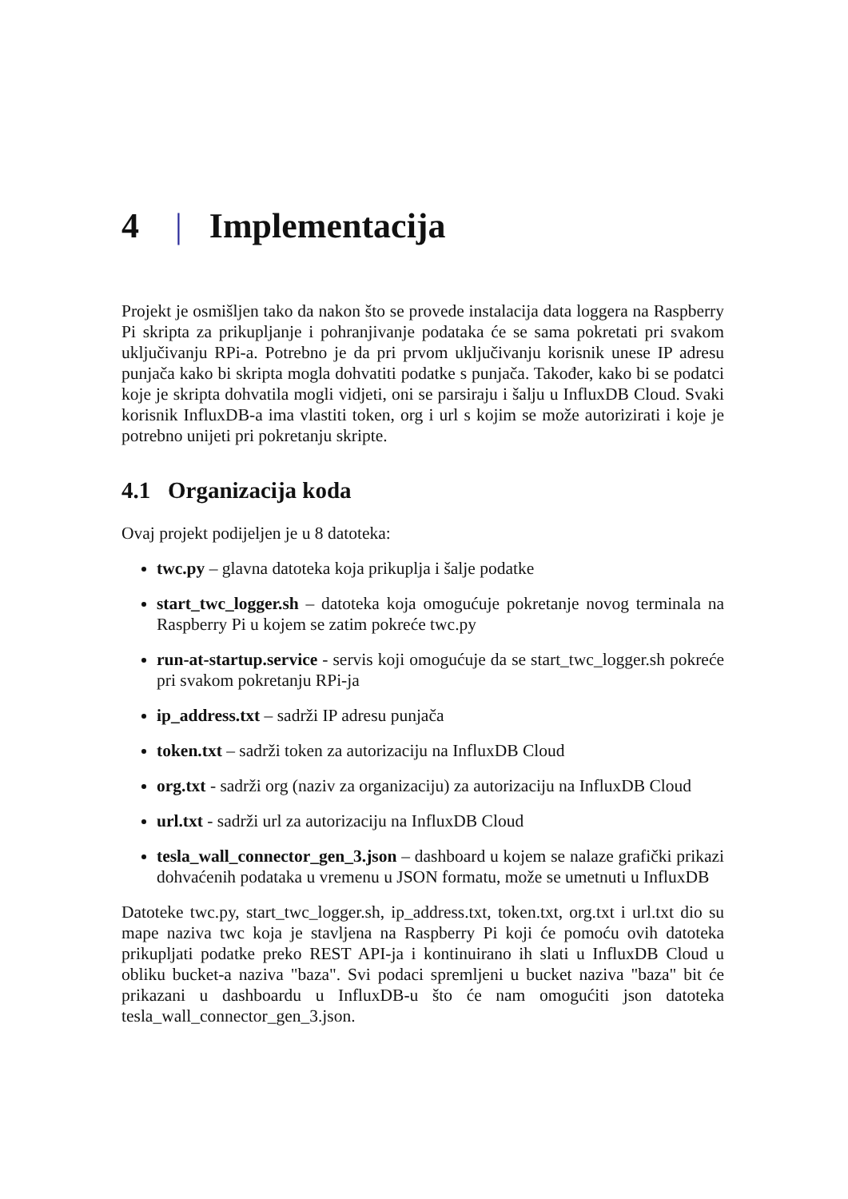4 | Implementacija
Projekt je osmišljen tako da nakon što se provede instalacija data loggera na Raspberry Pi skripta za prikupljanje i pohranjivanje podataka će se sama pokretati pri svakom uključivanju RPi-a. Potrebno je da pri prvom uključivanju korisnik unese IP adresu punjača kako bi skripta mogla dohvatiti podatke s punjača. Također, kako bi se podatci koje je skripta dohvatila mogli vidjeti, oni se parsiraju i šalju u InfluxDB Cloud. Svaki korisnik InfluxDB-a ima vlastiti token, org i url s kojim se može autorizirati i koje je potrebno unijeti pri pokretanju skripte.
4.1 Organizacija koda
Ovaj projekt podijeljen je u 8 datoteka:
twc.py – glavna datoteka koja prikuplja i šalje podatke
start_twc_logger.sh – datoteka koja omogućuje pokretanje novog terminala na Raspberry Pi u kojem se zatim pokreće twc.py
run-at-startup.service - servis koji omogućuje da se start_twc_logger.sh pokreće pri svakom pokretanju RPi-ja
ip_address.txt – sadrži IP adresu punjača
token.txt – sadrži token za autorizaciju na InfluxDB Cloud
org.txt - sadrži org (naziv za organizaciju) za autorizaciju na InfluxDB Cloud
url.txt - sadrži url za autorizaciju na InfluxDB Cloud
tesla_wall_connector_gen_3.json – dashboard u kojem se nalaze grafički prikazi dohvaćenih podataka u vremenu u JSON formatu, može se umetnuti u InfluxDB
Datoteke twc.py, start_twc_logger.sh, ip_address.txt, token.txt, org.txt i url.txt dio su mape naziva twc koja je stavljena na Raspberry Pi koji će pomoću ovih datoteka prikupljati podatke preko REST API-ja i kontinuirano ih slati u InfluxDB Cloud u obliku bucket-a naziva "baza". Svi podaci spremljeni u bucket naziva "baza" bit će prikazani u dashboardu u InfluxDB-u što će nam omogućiti json datoteka tesla_wall_connector_gen_3.json.